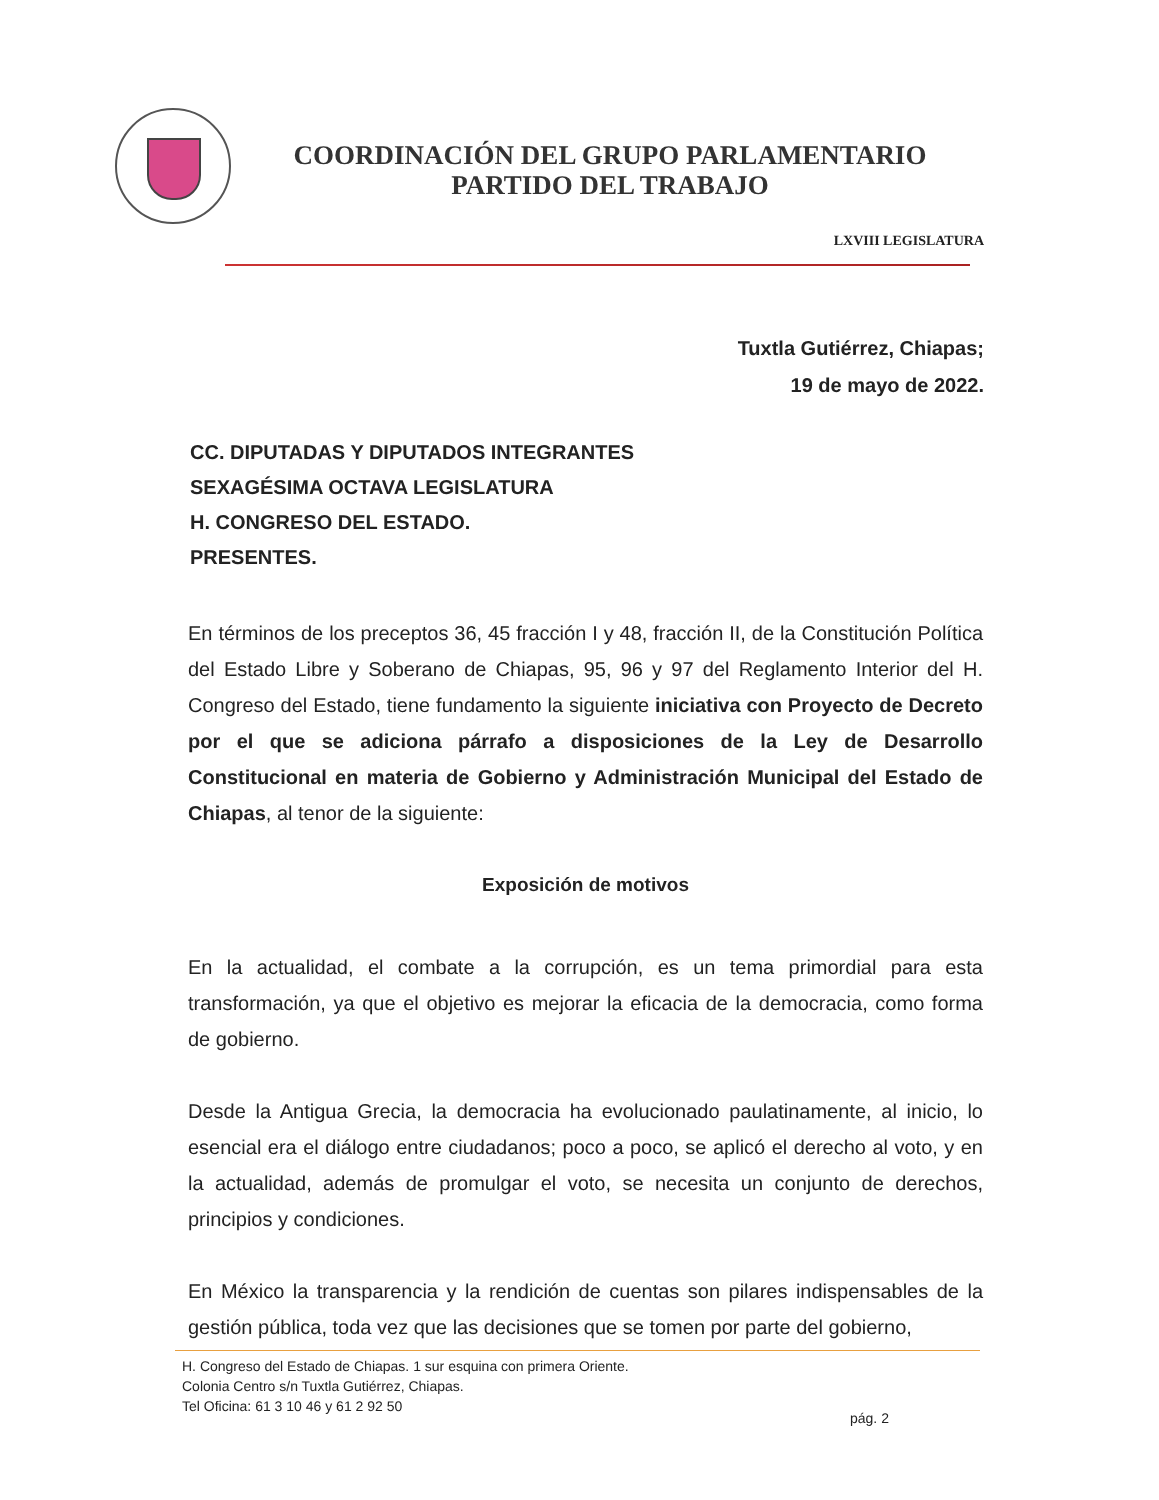COORDINACIÓN DEL GRUPO PARLAMENTARIO
PARTIDO DEL TRABAJO
LXVIII LEGISLATURA
Tuxtla Gutiérrez, Chiapas;
19 de mayo de 2022.
CC. DIPUTADAS Y DIPUTADOS INTEGRANTES
SEXAGÉSIMA OCTAVA LEGISLATURA
H. CONGRESO DEL ESTADO.
PRESENTES.
En términos de los preceptos 36, 45 fracción I y 48, fracción II, de la Constitución Política del Estado Libre y Soberano de Chiapas, 95, 96 y 97 del Reglamento Interior del H. Congreso del Estado, tiene fundamento la siguiente iniciativa con Proyecto de Decreto por el que se adiciona párrafo a disposiciones de la Ley de Desarrollo Constitucional en materia de Gobierno y Administración Municipal del Estado de Chiapas, al tenor de la siguiente:
Exposición de motivos
En la actualidad, el combate a la corrupción, es un tema primordial para esta transformación, ya que el objetivo es mejorar la eficacia de la democracia, como forma de gobierno.
Desde la Antigua Grecia, la democracia ha evolucionado paulatinamente, al inicio, lo esencial era el diálogo entre ciudadanos; poco a poco, se aplicó el derecho al voto, y en la actualidad, además de promulgar el voto, se necesita un conjunto de derechos, principios y condiciones.
En México la transparencia y la rendición de cuentas son pilares indispensables de la gestión pública, toda vez que las decisiones que se tomen por parte del gobierno,
H. Congreso del Estado de Chiapas. 1 sur esquina con primera Oriente.
Colonia Centro s/n Tuxtla Gutiérrez, Chiapas.
Tel Oficina: 61 3 10 46 y 61 2 92 50
pág. 2